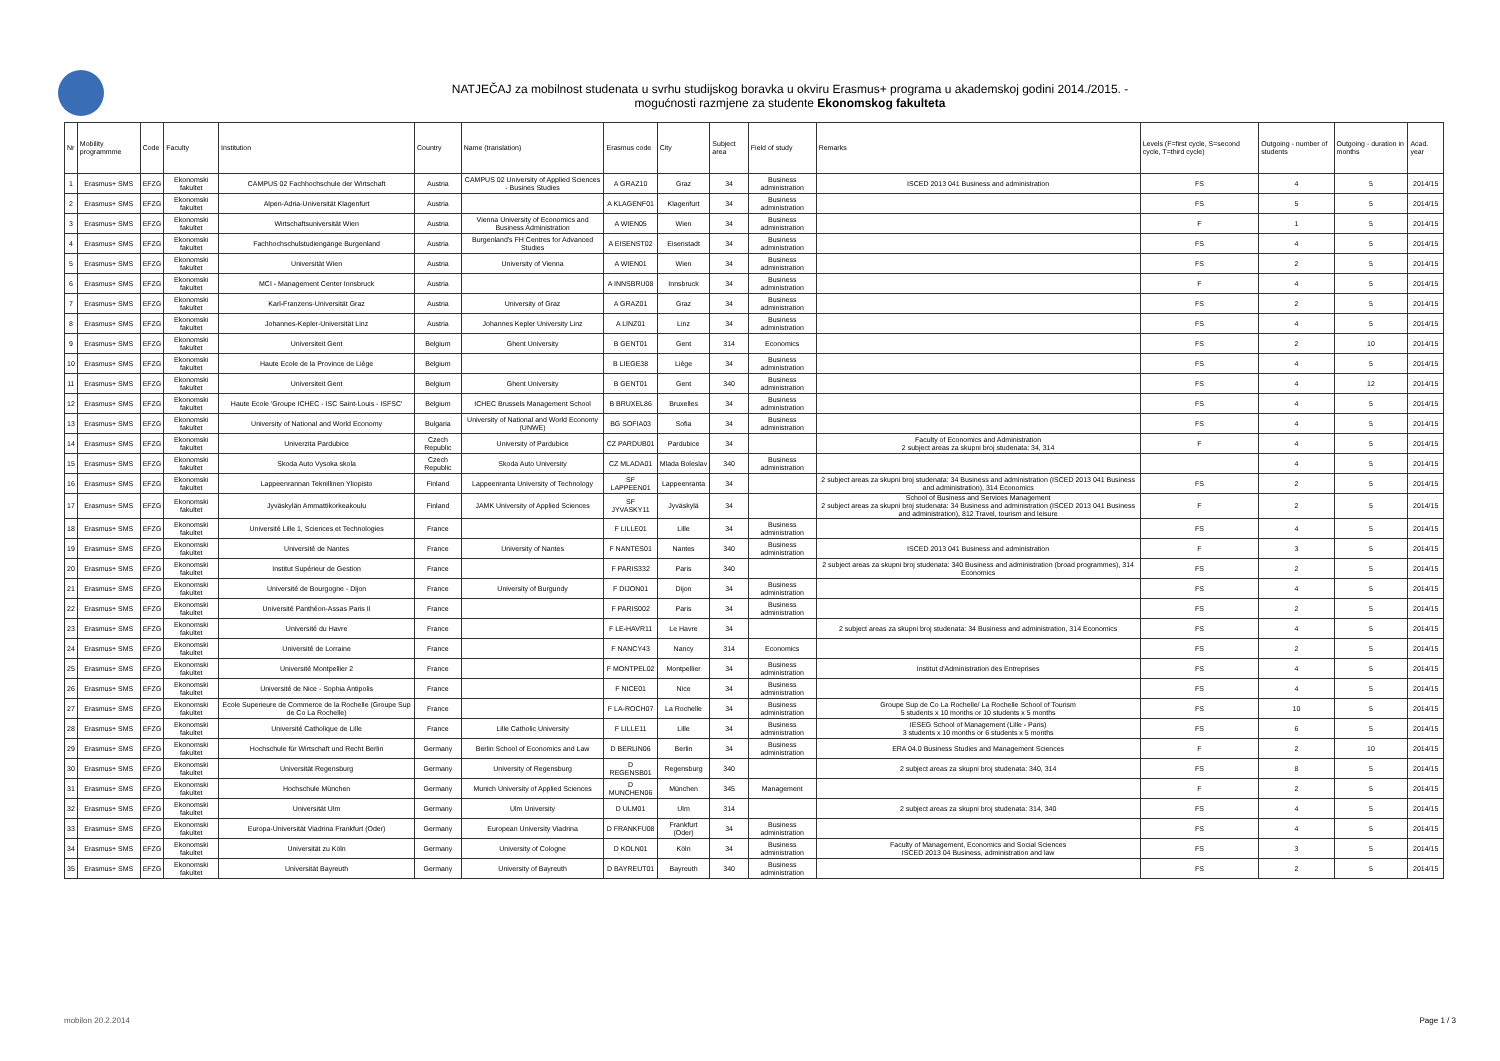NATJEČAJ za mobilnost studenata u svrhu studijskog boravka u okviru Erasmus+ programa u akademskoj godini 2014./2015. -
mogućnosti razmjene za studente Ekonomskog fakulteta
| Nr | Mobility programmme | Code | Faculty | Institution | Country | Name (translation) | Erasmus code | City | Subject area | Field of study | Remarks | Levels (F=first cycle, S=second cycle, T=third cycle) | Outgoing - number of students | Outgoing - duration in months | Acad. year |
| --- | --- | --- | --- | --- | --- | --- | --- | --- | --- | --- | --- | --- | --- | --- | --- |
| 1 | Erasmus+ SMS | EFZG | Ekonomski fakultet | CAMPUS 02 Fachhochschule der Wirtschaft | Austria | CAMPUS 02 University of Applied Sciences - Busines Studies | A GRAZ10 | Graz | 34 | Business administration | ISCED 2013 041 Business and administration | FS | 4 | 5 | 2014/15 |
| 2 | Erasmus+ SMS | EFZG | Ekonomski fakultet | Alpen-Adria-Universität Klagenfurt | Austria | | A KLAGENF01 | Klagenfurt | 34 | Business administration | | FS | 5 | 5 | 2014/15 |
| 3 | Erasmus+ SMS | EFZG | Ekonomski fakultet | Wirtschaftsuniversität Wien | Austria | Vienna University of Economics and Business Administration | A WIEN05 | Wien | 34 | Business administration | | F | 1 | 5 | 2014/15 |
| 4 | Erasmus+ SMS | EFZG | Ekonomski fakultet | Fachhochschulstudiengänge Burgenland | Austria | Burgenland's FH Centres for Advanced Studies | A EISENST02 | Eisenstadt | 34 | Business administration | | FS | 4 | 5 | 2014/15 |
| 5 | Erasmus+ SMS | EFZG | Ekonomski fakultet | Universität Wien | Austria | University of Vienna | A WIEN01 | Wien | 34 | Business administration | | FS | 2 | 5 | 2014/15 |
| 6 | Erasmus+ SMS | EFZG | Ekonomski fakultet | MCI - Management Center Innsbruck | Austria | | A INNSBRU08 | Innsbruck | 34 | Business administration | | F | 4 | 5 | 2014/15 |
| 7 | Erasmus+ SMS | EFZG | Ekonomski fakultet | Karl-Franzens-Universität Graz | Austria | University of Graz | A GRAZ01 | Graz | 34 | Business administration | | FS | 2 | 5 | 2014/15 |
| 8 | Erasmus+ SMS | EFZG | Ekonomski fakultet | Johannes-Kepler-Universität Linz | Austria | Johannes Kepler University Linz | A LINZ01 | Linz | 34 | Business administration | | FS | 4 | 5 | 2014/15 |
| 9 | Erasmus+ SMS | EFZG | Ekonomski fakultet | Universiteit Gent | Belgium | Ghent University | B GENT01 | Gent | 314 | Economics | | FS | 2 | 10 | 2014/15 |
| 10 | Erasmus+ SMS | EFZG | Ekonomski fakultet | Haute Ecole de la Province de Liège | Belgium | | B LIEGE38 | Liège | 34 | Business administration | | FS | 4 | 5 | 2014/15 |
| 11 | Erasmus+ SMS | EFZG | Ekonomski fakultet | Universiteit Gent | Belgium | Ghent University | B GENT01 | Gent | 340 | Business administration | | FS | 4 | 12 | 2014/15 |
| 12 | Erasmus+ SMS | EFZG | Ekonomski fakultet | Haute Ecole 'Groupe ICHEC - ISC Saint-Louis - ISFSC' | Belgium | ICHEC Brussels Management School | B BRUXEL86 | Bruxelles | 34 | Business administration | | FS | 4 | 5 | 2014/15 |
| 13 | Erasmus+ SMS | EFZG | Ekonomski fakultet | University of National and World Economy | Bulgaria | University of National and World Economy (UNWE) | BG SOFIA03 | Sofia | 34 | Business administration | | FS | 4 | 5 | 2014/15 |
| 14 | Erasmus+ SMS | EFZG | Ekonomski fakultet | Univerzita Pardubice | Czech Republic | University of Pardubice | CZ PARDUB01 | Pardubice | 34 | | Faculty of Economics and Administration 2 subject areas za skupni broj studenata: 34, 314 | F | 4 | 5 | 2014/15 |
| 15 | Erasmus+ SMS | EFZG | Ekonomski fakultet | Skoda Auto Vysoka skola | Czech Republic | Skoda Auto University | CZ MLADA01 | Mlada Boleslav | 340 | Business administration | | | 4 | 5 | 2014/15 |
| 16 | Erasmus+ SMS | EFZG | Ekonomski fakultet | Lappeenrannan Teknillinen Yliopisto | Finland | Lappeenranta University of Technology | SF LAPPEEN01 | Lappeenranta | 34 | | 2 subject areas za skupni broj studenata: 34 Business and administration (ISCED 2013 041 Business and administration), 314 Economics | FS | 2 | 5 | 2014/15 |
| 17 | Erasmus+ SMS | EFZG | Ekonomski fakultet | Jyväskylän Ammattikorkeakoulu | Finland | JAMK University of Applied Sciences | SF JYVASKY11 | Jyväskylä | 34 | | School of Business and Services Management 2 subject areas za skupni broj studenata: 34 Business and administration (ISCED 2013 041 Business and administration), 812 Travel, tourism and leisure | F | 2 | 5 | 2014/15 |
| 18 | Erasmus+ SMS | EFZG | Ekonomski fakultet | Université Lille 1, Sciences et Technologies | France | | F LILLE01 | Lille | 34 | Business administration | | FS | 4 | 5 | 2014/15 |
| 19 | Erasmus+ SMS | EFZG | Ekonomski fakultet | Université de Nantes | France | University of Nantes | F NANTES01 | Nantes | 340 | Business administration | ISCED 2013 041 Business and administration | F | 3 | 5 | 2014/15 |
| 20 | Erasmus+ SMS | EFZG | Ekonomski fakultet | Institut Supérieur de Gestion | France | | F PARIS332 | Paris | 340 | | 2 subject areas za skupni broj studenata: 340 Business and administration (broad programmes), 314 Economics | FS | 2 | 5 | 2014/15 |
| 21 | Erasmus+ SMS | EFZG | Ekonomski fakultet | Université de Bourgogne - Dijon | France | University of Burgundy | F DIJON01 | Dijon | 34 | Business administration | | FS | 4 | 5 | 2014/15 |
| 22 | Erasmus+ SMS | EFZG | Ekonomski fakultet | Université Panthéon-Assas Paris II | France | | F PARIS002 | Paris | 34 | Business administration | | FS | 2 | 5 | 2014/15 |
| 23 | Erasmus+ SMS | EFZG | Ekonomski fakultet | Université du Havre | France | | F LE-HAVR11 | Le Havre | 34 | | 2 subject areas za skupni broj studenata: 34 Business and administration, 314 Economics | FS | 4 | 5 | 2014/15 |
| 24 | Erasmus+ SMS | EFZG | Ekonomski fakultet | Université de Lorraine | France | | F NANCY43 | Nancy | 314 | Economics | | FS | 2 | 5 | 2014/15 |
| 25 | Erasmus+ SMS | EFZG | Ekonomski fakultet | Université Montpellier 2 | France | | F MONTPEL02 | Montpellier | 34 | Business administration | Institut d'Administration des Entreprises | FS | 4 | 5 | 2014/15 |
| 26 | Erasmus+ SMS | EFZG | Ekonomski fakultet | Université de Nice - Sophia Antipolis | France | | F NICE01 | Nice | 34 | Business administration | | FS | 4 | 5 | 2014/15 |
| 27 | Erasmus+ SMS | EFZG | Ekonomski fakultet | Ecole Superieure de Commerce de la Rochelle (Groupe Sup de Co La Rochelle) | France | | F LA-ROCH07 | La Rochelle | 34 | Business administration | Groupe Sup de Co La Rochelle/ La Rochelle School of Tourism 5 students x 10 months or 10 students x 5 months | FS | 10 | 5 | 2014/15 |
| 28 | Erasmus+ SMS | EFZG | Ekonomski fakultet | Université Catholique de Lille | France | Lille Catholic University | F LILLE11 | Lille | 34 | Business administration | IESEG School of Management (Lille - Paris) 3 students x 10 months or 6 students x 5 months | FS | 6 | 5 | 2014/15 |
| 29 | Erasmus+ SMS | EFZG | Ekonomski fakultet | Hochschule für Wirtschaft und Recht Berlin | Germany | Berlin School of Economics and Law | D BERLIN06 | Berlin | 34 | Business administration | ERA 04.0 Business Studies and Management Sciences | F | 2 | 10 | 2014/15 |
| 30 | Erasmus+ SMS | EFZG | Ekonomski fakultet | Universität Regensburg | Germany | University of Regensburg | D REGENSB01 | Regensburg | 340 | | 2 subject areas za skupni broj studenata: 340, 314 | FS | 8 | 5 | 2014/15 |
| 31 | Erasmus+ SMS | EFZG | Ekonomski fakultet | Hochschule München | Germany | Munich University of Applied Sciences | D MUNCHEN06 | München | 345 | Management | | F | 2 | 5 | 2014/15 |
| 32 | Erasmus+ SMS | EFZG | Ekonomski fakultet | Universität Ulm | Germany | Ulm University | D ULM01 | Ulm | 314 | | 2 subject areas za skupni broj studenata: 314, 340 | FS | 4 | 5 | 2014/15 |
| 33 | Erasmus+ SMS | EFZG | Ekonomski fakultet | Europa-Universität Viadrina Frankfurt (Oder) | Germany | European University Viadrina | D FRANKFU08 | Frankfurt (Oder) | 34 | Business administration | | FS | 4 | 5 | 2014/15 |
| 34 | Erasmus+ SMS | EFZG | Ekonomski fakultet | Universität zu Köln | Germany | University of Cologne | D KOLN01 | Köln | 34 | Business administration | Faculty of Management, Economics and Social Sciences ISCED 2013 04 Business, administration and law | FS | 3 | 5 | 2014/15 |
| 35 | Erasmus+ SMS | EFZG | Ekonomski fakultet | Universität Bayreuth | Germany | University of Bayreuth | D BAYREUT01 | Bayreuth | 340 | Business administration | | FS | 2 | 5 | 2014/15 |
mobilon 20.2.2014 Page 1 / 3